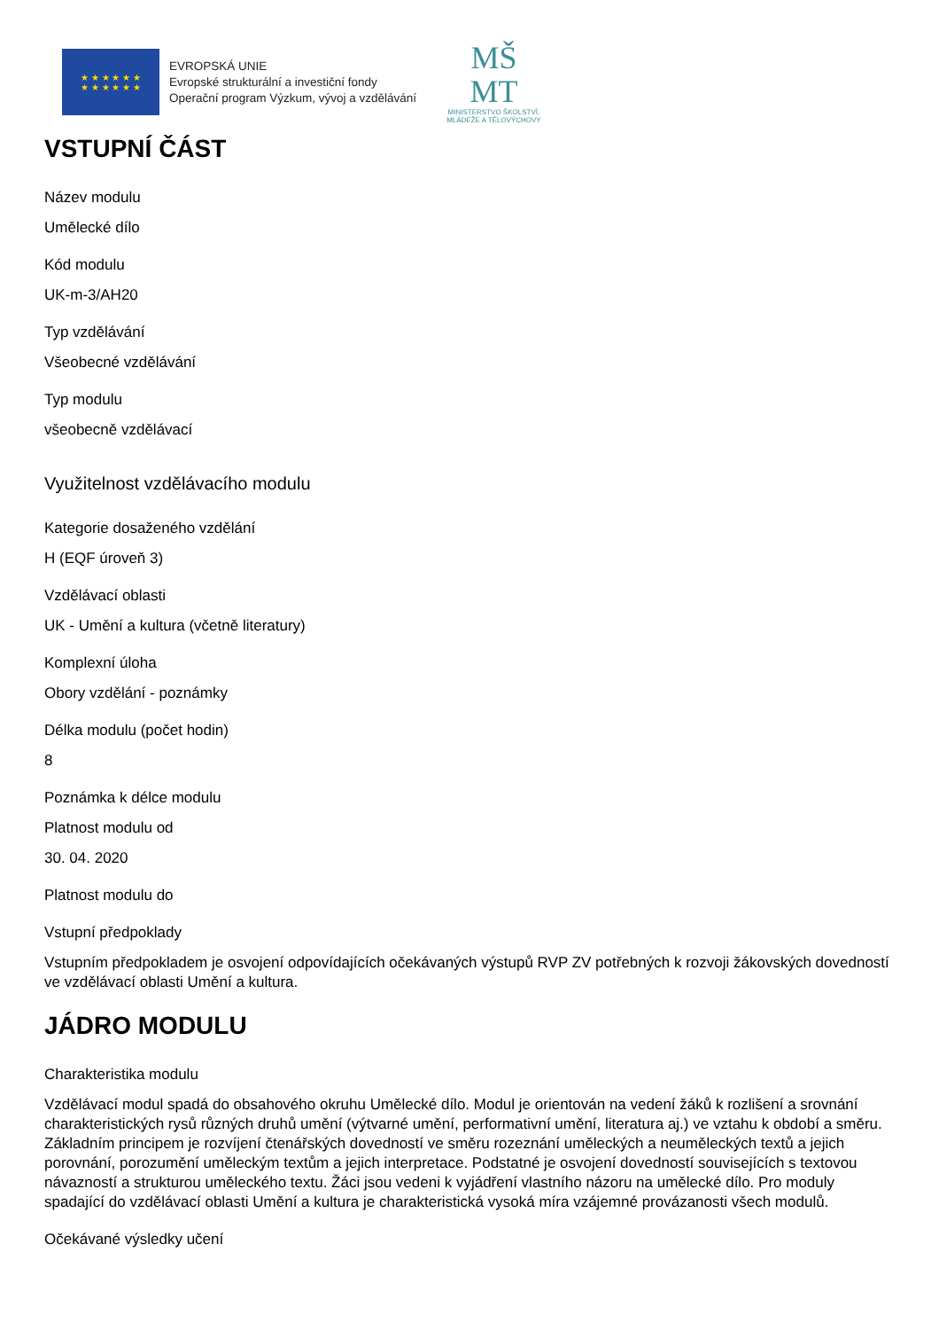★ ★ ★ ★ ★ ★
★ ★ ★ ★ ★ ★
EVROPSKÁ UNIE
Evropské strukturální a investiční fondy
Operační program Výzkum, vývoj a vzdělávání
MŠ
MT
MINISTERSTVO ŠKOLSTVÍ,
MLÁDEŽE A TĚLOVÝCHOVY
VSTUPNÍ ČÁST
Název modulu
Umělecké dílo
Kód modulu
UK-m-3/AH20
Typ vzdělávání
Všeobecné vzdělávání
Typ modulu
všeobecně vzdělávací
Využitelnost vzdělávacího modulu
Kategorie dosaženého vzdělání
H (EQF úroveň 3)
Vzdělávací oblasti
UK - Umění a kultura (včetně literatury)
Komplexní úloha
Obory vzdělání - poznámky
Délka modulu (počet hodin)
8
Poznámka k délce modulu
Platnost modulu od
30. 04. 2020
Platnost modulu do
Vstupní předpoklady
Vstupním předpokladem je osvojení odpovídajících očekávaných výstupů RVP ZV potřebných k rozvoji žákovských dovedností ve vzdělávací oblasti Umění a kultura.
JÁDRO MODULU
Charakteristika modulu
Vzdělávací modul spadá do obsahového okruhu Umělecké dílo. Modul je orientován na vedení žáků k rozlišení a srovnání charakteristických rysů různých druhů umění (výtvarné umění, performativní umění, literatura aj.) ve vztahu k období a směru. Základním principem je rozvíjení čtenářských dovedností ve směru rozeznání uměleckých a neuměleckých textů a jejich porovnání, porozumění uměleckým textům a jejich interpretace. Podstatné je osvojení dovedností souvisejících s textovou návazností a strukturou uměleckého textu. Žáci jsou vedeni k vyjádření vlastního názoru na umělecké dílo. Pro moduly spadající do vzdělávací oblasti Umění a kultura je charakteristická vysoká míra vzájemné provázanosti všech modulů.
Očekávané výsledky učení